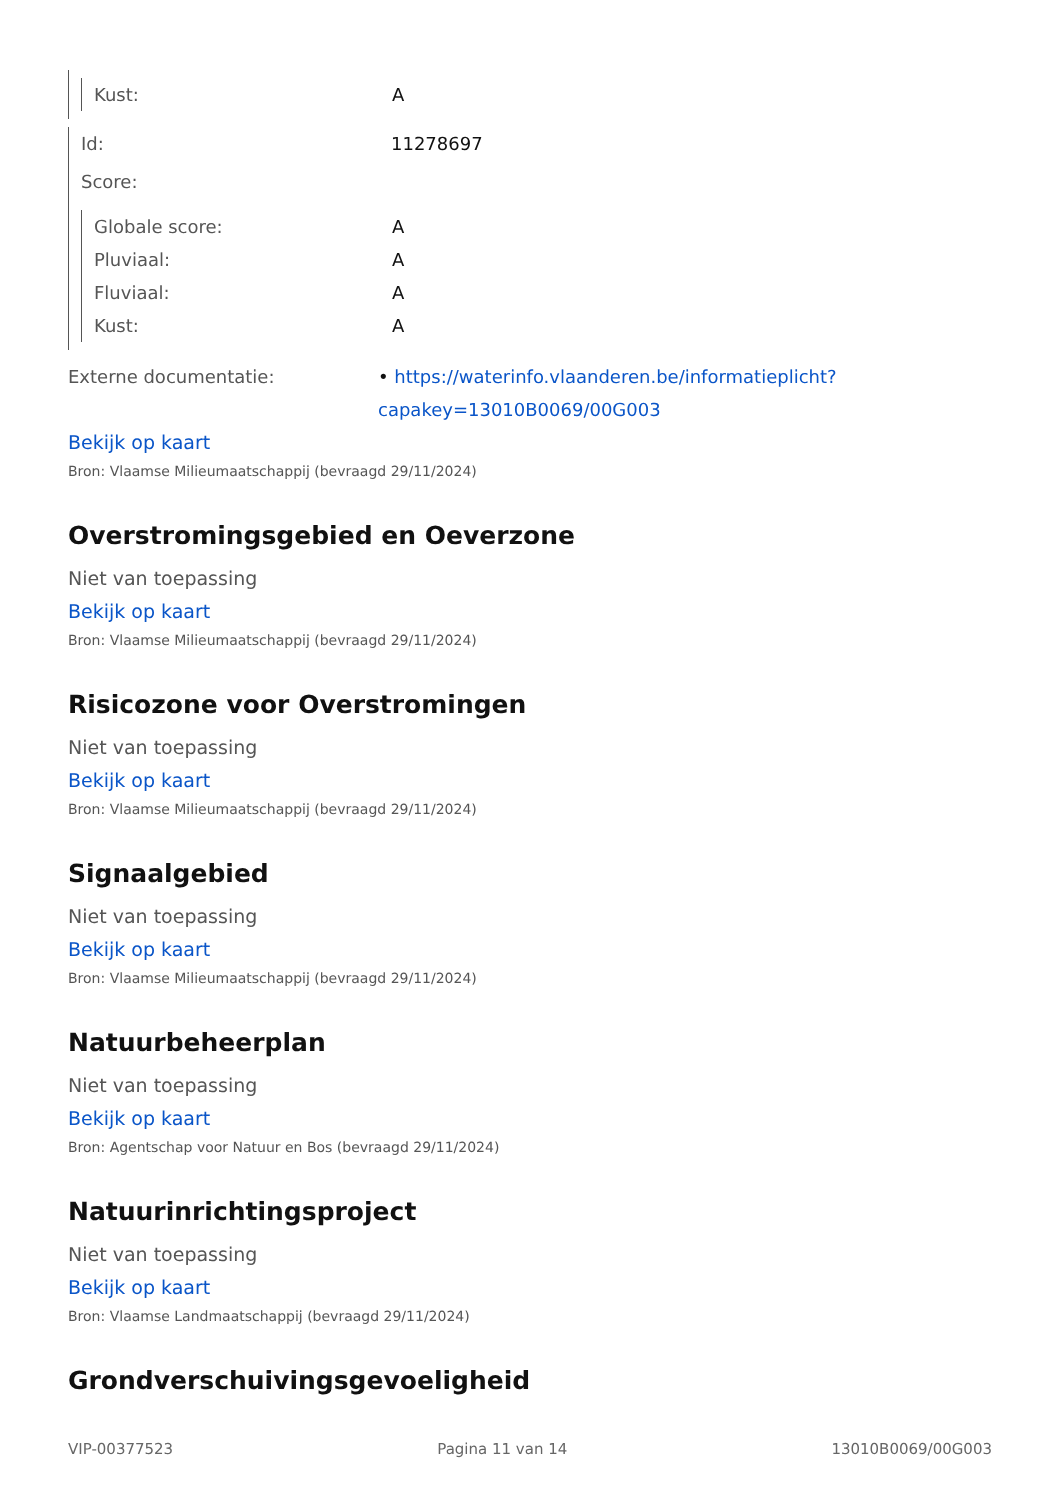Kust: A
Id: 11278697
Score:
Globale score: A
Pluviaal: A
Fluviaal: A
Kust: A
Externe documentatie: • https://waterinfo.vlaanderen.be/informatieplicht?capakey=13010B0069/00G003
Bekijk op kaart
Bron: Vlaamse Milieumaatschappij (bevraagd 29/11/2024)
Overstromingsgebied en Oeverzone
Niet van toepassing
Bekijk op kaart
Bron: Vlaamse Milieumaatschappij (bevraagd 29/11/2024)
Risicozone voor Overstromingen
Niet van toepassing
Bekijk op kaart
Bron: Vlaamse Milieumaatschappij (bevraagd 29/11/2024)
Signaalgebied
Niet van toepassing
Bekijk op kaart
Bron: Vlaamse Milieumaatschappij (bevraagd 29/11/2024)
Natuurbeheerplan
Niet van toepassing
Bekijk op kaart
Bron: Agentschap voor Natuur en Bos (bevraagd 29/11/2024)
Natuurinrichtingsproject
Niet van toepassing
Bekijk op kaart
Bron: Vlaamse Landmaatschappij (bevraagd 29/11/2024)
Grondverschuivingsgevoeligheid
VIP-00377523 Pagina 11 van 14 13010B0069/00G003